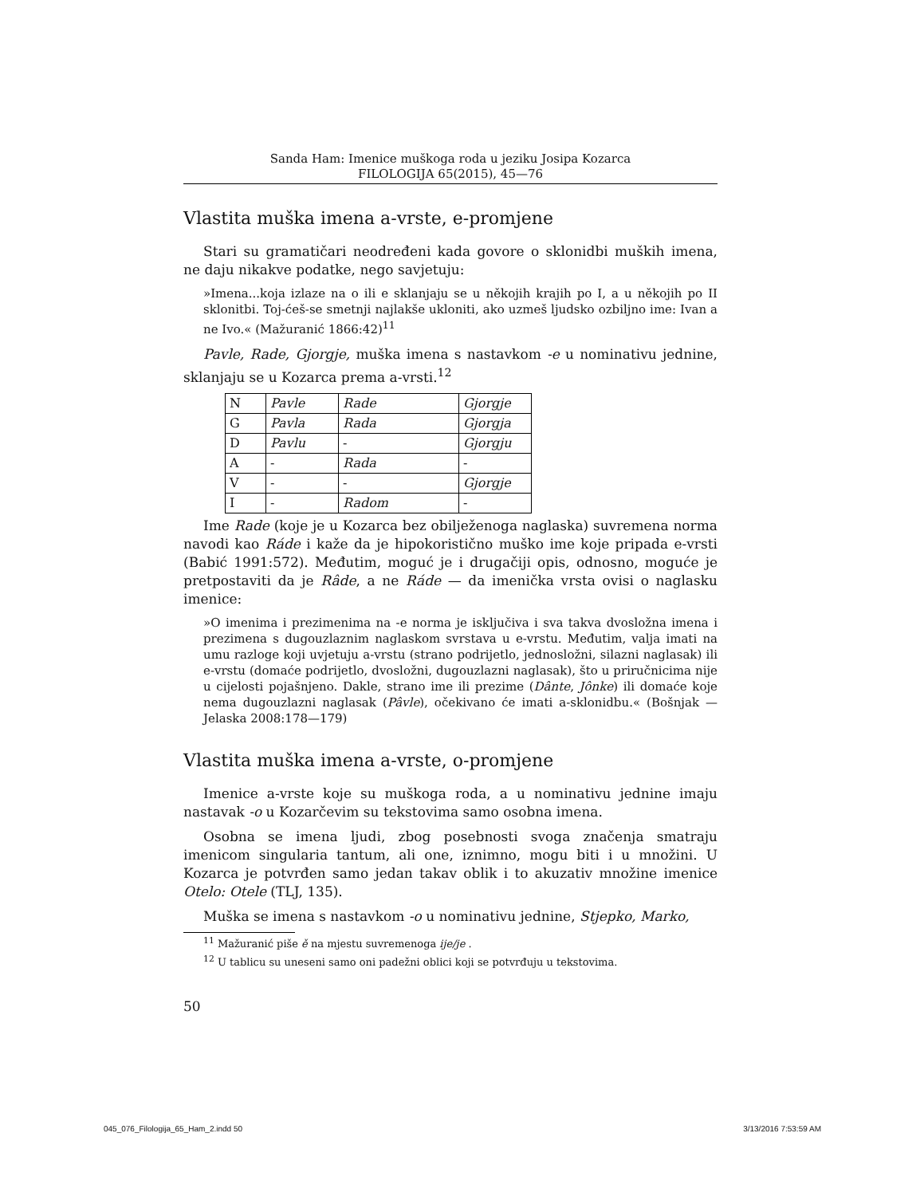Sanda Ham: Imenice muškoga roda u jeziku Josipa Kozarca
FILOLOGIJA 65(2015), 45—76
Vlastita muška imena a-vrste, e-promjene
Stari su gramatičari neodređeni kada govore o sklonidbi muških imena, ne daju nikakve podatke, nego savjetuju:
»Imena...koja izlaze na o ili e sklanjaju se u někojih krajih po I, a u někojih po II sklonitbi. Toj-ćeš-se smetnji najlakše ukloniti, ako uzmeš ljudsko ozbiljno ime: Ivan a ne Ivo.« (Mažuranić 1866:42)<sup>11</sup>
Pavle, Rade, Gjorgje, muška imena s nastavkom -e u nominativu jednine, sklanjaju se u Kozarca prema a-vrsti.<sup>12</sup>
| N | Pavle | Rade | Gjorgje |
| G | Pavla | Rada | Gjorgja |
| D | Pavlu | - | Gjorgju |
| A | - | Rada | - |
| V | - | - | Gjorgje |
| I | - | Radom | - |
Ime Rade (koje je u Kozarca bez obilježenoga naglaska) suvremena norma navodi kao Ráde i kaže da je hipokoristično muško ime koje pripada e-vrsti (Babić 1991:572). Međutim, moguć je i drugačiji opis, odnosno, moguće je pretpostaviti da je Râde, a ne Ráde — da imenička vrsta ovisi o naglasku imenice:
»O imenima i prezimenima na -e norma je isključiva i sva takva dvosložna imena i prezimena s dugouzlaznim naglaskom svrstava u e-vrstu. Međutim, valja imati na umu razloge koji uvjetuju a-vrstu (strano podrijetlo, jednosložni, silazni naglasak) ili e-vrstu (domaće podrijetlo, dvosložni, dugouzlazni naglasak), što u priručnicima nije u cijelosti pojašnjeno. Dakle, strano ime ili prezime (Dânte, Jônke) ili domaće koje nema dugouzlazni naglasak (Pâvle), očekivano će imati a-sklonidbu.« (Bošnjak — Jelaska 2008:178—179)
Vlastita muška imena a-vrste, o-promjene
Imenice a-vrste koje su muškoga roda, a u nominativu jednine imaju nastavak -o u Kozarčevim su tekstovima samo osobna imena.
Osobna se imena ljudi, zbog posebnosti svoga značenja smatraju imenicom singularia tantum, ali one, iznimno, mogu biti i u množini. U Kozarca je potvrđen samo jedan takav oblik i to akuzativ množine imenice Otelo: Otele (TLJ, 135).
Muška se imena s nastavkom -o u nominativu jednine, Stjepko, Marko,
<sup>11</sup> Mažuranić piše ě na mjestu suvremenoga ije/je .
<sup>12</sup> U tablicu su uneseni samo oni padežni oblici koji se potvrđuju u tekstovima.
50
045_076_Filologija_65_Ham_2.indd 50 3/13/2016 7:53:59 AM